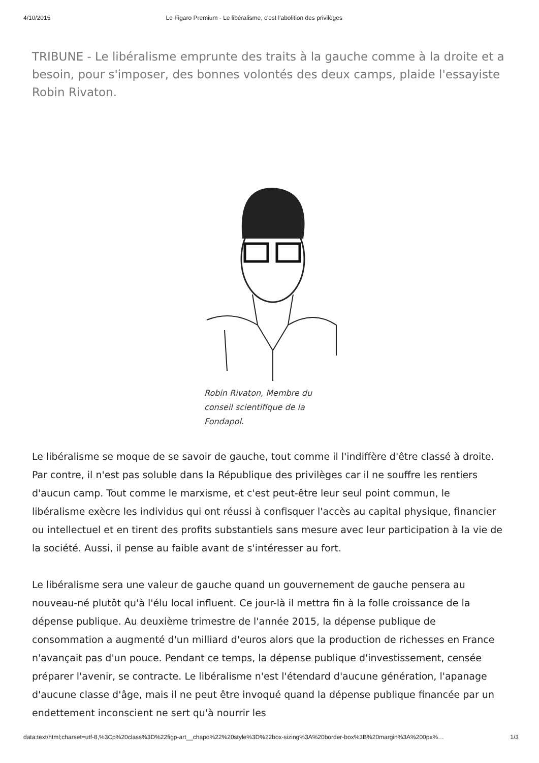4/10/2015 Le Figaro Premium - Le libéralisme, c'est l'abolition des privilèges
TRIBUNE - Le libéralisme emprunte des traits à la gauche comme à la droite et a besoin, pour s'imposer, des bonnes volontés des deux camps, plaide l'essayiste Robin Rivaton.
Robin Rivaton, Membre du conseil scientifique de la Fondapol.
Le libéralisme se moque de se savoir de gauche, tout comme il l'indiffère d'être classé à droite. Par contre, il n'est pas soluble dans la République des privilèges car il ne souffre les rentiers d'aucun camp. Tout comme le marxisme, et c'est peut-être leur seul point commun, le libéralisme exècre les individus qui ont réussi à confisquer l'accès au capital physique, financier ou intellectuel et en tirent des profits substantiels sans mesure avec leur participation à la vie de la société. Aussi, il pense au faible avant de s'intéresser au fort.
Le libéralisme sera une valeur de gauche quand un gouvernement de gauche pensera au nouveau-né plutôt qu'à l'élu local influent. Ce jour-là il mettra fin à la folle croissance de la dépense publique. Au deuxième trimestre de l'année 2015, la dépense publique de consommation a augmenté d'un milliard d'euros alors que la production de richesses en France n'avançait pas d'un pouce. Pendant ce temps, la dépense publique d'investissement, censée préparer l'avenir, se contracte. Le libéralisme n'est l'étendard d'aucune génération, l'apanage d'aucune classe d'âge, mais il ne peut être invoqué quand la dépense publique financée par un endettement inconscient ne sert qu'à nourrir les
data:text/html;charset=utf-8,%3Cp%20class%3D%22figp-art__chapo%22%20style%3D%22box-sizing%3A%20border-box%3B%20margin%3A%200px%… 1/3